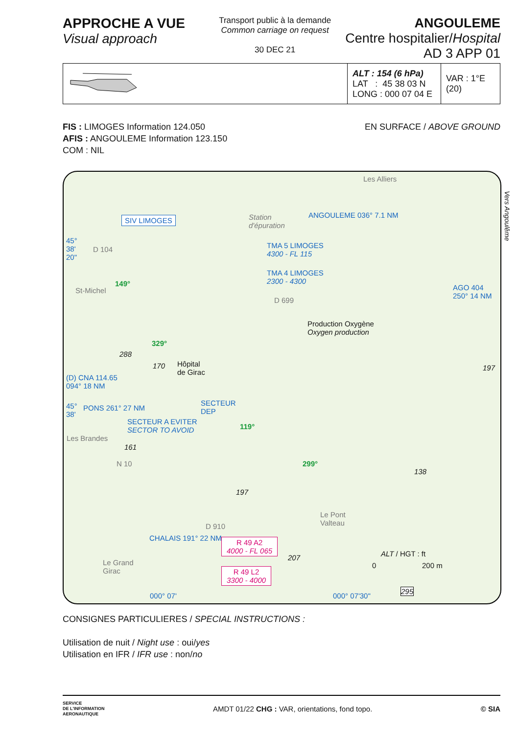APPROCHE A VUE
Visual approach
Transport public à la demande
Common carriage on request
30 DEC 21
ANGOULEME
Centre hospitalier/Hospital
AD 3 APP 01
| | ALT : 154 (6 hPa) LAT : 45 38 03 N LONG : 000 07 04 E | VAR : 1°E (20) |
FIS : LIMOGES Information 124.050
AFIS : ANGOULEME Information 123.150
COM : NIL
EN SURFACE / ABOVE GROUND
Les Alliers
SIV LIMOGES Station
d'épuration
ANGOULEME 036° 7.1 NM
45°
38'
20"
D 104 TMA 5 LIMOGES
4300 - FL 115
TMA 4 LIMOGES
2300 - 4300
St-Michel
149°
D 699
AGO 404 250° 14 NM
Production Oxygène
Oxygen production
329°
288
170 Hôpital
de Girac
197
(D) CNA 114.65
094° 18 NM
SECTEUR
DEP
45°
38'
PONS 261° 27 NM
SECTEUR A EVITER
SECTOR TO AVOID 119°
Les Brandes
161
N 10 299°
138
197
Le Pont
Valteau D 910
R 49 A2
4000 - FL 065
CHALAIS 191° 22 NM
ALT / HGT : ft
Le Grand
Girac
207
0 200 m
R 49 L2
3300 - 4000
295
000° 07' 000° 07'30"
Vers Angoulême
CONSIGNES PARTICULIERES / SPECIAL INSTRUCTIONS :
Utilisation de nuit / Night use : oui/yes
Utilisation en IFR / IFR use : non/no
SERVICE
DE L'INFORMATION
AERONAUTIQUE
AMDT 01/22 CHG : VAR, orientations, fond topo.
© SIA